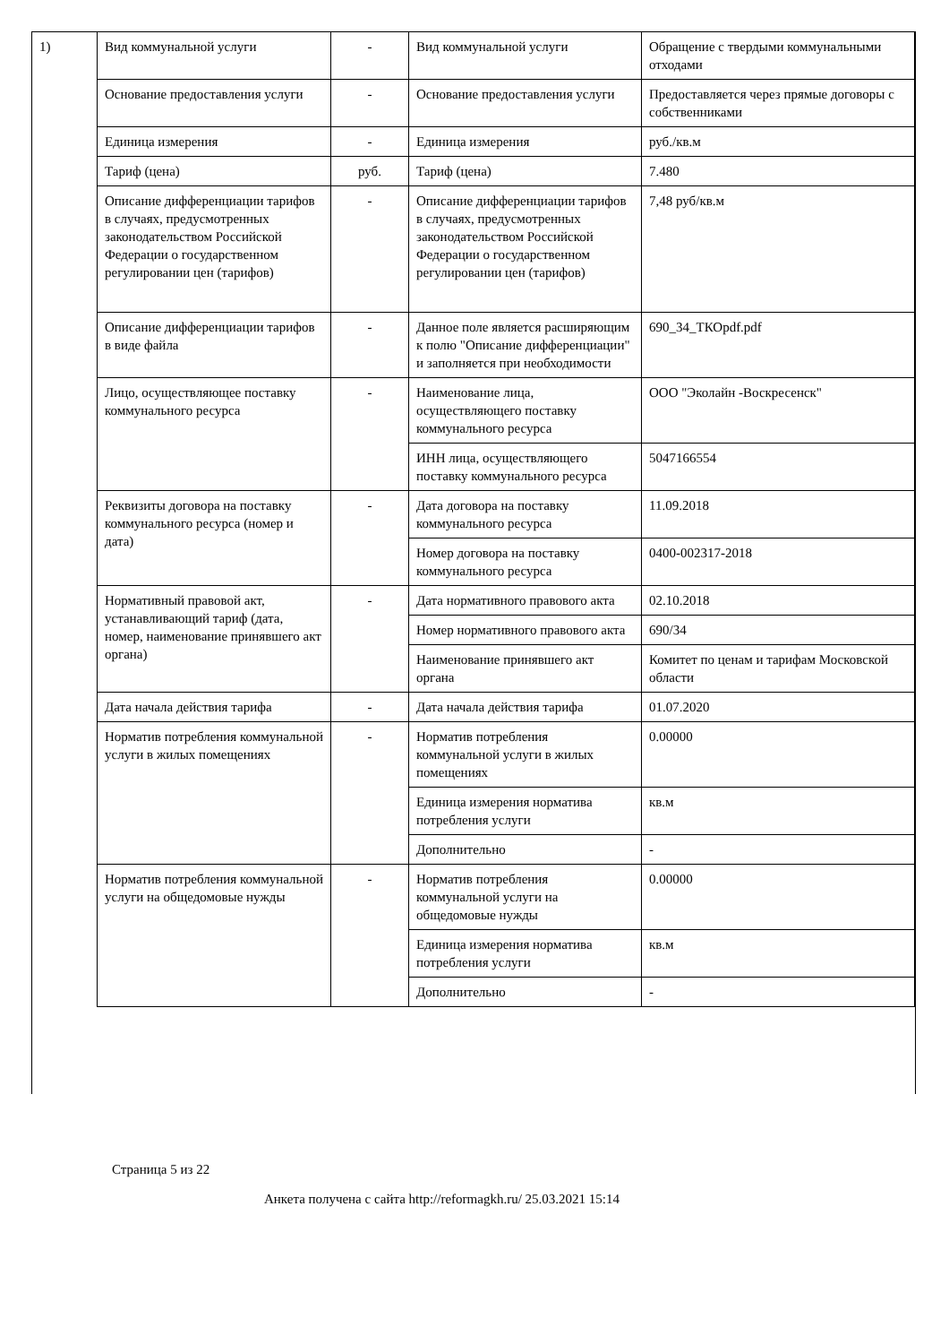| 1) | Вид коммунальной услуги | - | Вид коммунальной услуги | Обращение с твердыми коммунальными отходами |
| | Основание предоставления услуги | - | Основание предоставления услуги | Предоставляется через прямые договоры с собственниками |
| | Единица измерения | - | Единица измерения | руб./кв.м |
| | Тариф (цена) | руб. | Тариф (цена) | 7.480 |
| | Описание дифференциации тарифов в случаях, предусмотренных законодательством Российской Федерации о государственном регулировании цен (тарифов) | - | Описание дифференциации тарифов в случаях, предусмотренных законодательством Российской Федерации о государственном регулировании цен (тарифов) | 7,48 руб/кв.м |
| | Описание дифференциации тарифов в виде файла | - | Данное поле является расширяющим к полю "Описание дифференциации" и заполняется при необходимости | 690_34_ТКОpdf.pdf |
| | Лицо, осуществляющее поставку коммунального ресурса | - | Наименование лица, осуществляющего поставку коммунального ресурса | ООО "Эколайн -Воскресенск" |
| | | | ИНН лица, осуществляющего поставку коммунального ресурса | 5047166554 |
| | Реквизиты договора на поставку коммунального ресурса (номер и дата) | - | Дата договора на поставку коммунального ресурса | 11.09.2018 |
| | | | Номер договора на поставку коммунального ресурса | 0400-002317-2018 |
| | Нормативный правовой акт, устанавливающий тариф (дата, номер, наименование принявшего акт органа) | - | Дата нормативного правового акта | 02.10.2018 |
| | | | Номер нормативного правового акта | 690/34 |
| | | | Наименование принявшего акт органа | Комитет по ценам и тарифам Московской области |
| | Дата начала действия тарифа | - | Дата начала действия тарифа | 01.07.2020 |
| | Норматив потребления коммунальной услуги в жилых помещениях | - | Норматив потребления коммунальной услуги в жилых помещениях | 0.00000 |
| | | | Единица измерения норматива потребления услуги | кв.м |
| | | | Дополнительно | - |
| | Норматив потребления коммунальной услуги на общедомовые нужды | - | Норматив потребления коммунальной услуги на общедомовые нужды | 0.00000 |
| | | | Единица измерения норматива потребления услуги | кв.м |
| | | | Дополнительно | - |
Страница 5 из 22
Анкета получена с сайта http://reformagkh.ru/ 25.03.2021 15:14